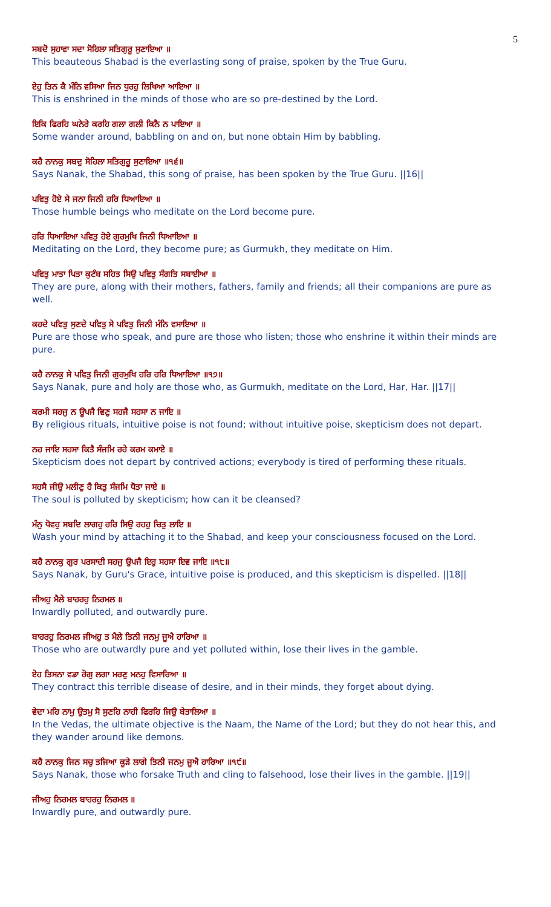5
ਸਬਦੋ ਸੁਹਾਵਾ ਸਦਾ ਸੋਹਿਲਾ ਸਤਿਗੁਰੂ ਸੁਣਾਇਆ ॥
This beauteous Shabad is the everlasting song of praise, spoken by the True Guru.
ਏਹੁ ਤਿਨ ਕੈ ਮੰਨਿ ਵਸਿਆ ਜਿਨ ਧੁਰਹੁ ਲਿਖਿਆ ਆਇਆ ॥
This is enshrined in the minds of those who are so pre-destined by the Lord.
ਇਕਿ ਫਿਰਹਿ ਘਨੇਰੇ ਕਰਹਿ ਗਲਾ ਗਲੀ ਕਿਨੈ ਨ ਪਾਇਆ ॥
Some wander around, babbling on and on, but none obtain Him by babbling.
ਕਹੈ ਨਾਨਕੁ ਸਬਦੁ ਸੋਹਿਲਾ ਸਤਿਗੁਰੂ ਸੁਣਾਇਆ ॥੧੬॥
Says Nanak, the Shabad, this song of praise, has been spoken by the True Guru. ||16||
ਪਵਿਤੁ ਹੋਏ ਸੇ ਜਨਾ ਜਿਨੀ ਹਰਿ ਧਿਆਇਆ ॥
Those humble beings who meditate on the Lord become pure.
ਹਰਿ ਧਿਆਇਆ ਪਵਿਤੁ ਹੋਏ ਗੁਰਮੁਖਿ ਜਿਨੀ ਧਿਆਇਆ ॥
Meditating on the Lord, they become pure; as Gurmukh, they meditate on Him.
ਪਵਿਤੁ ਮਾਤਾ ਪਿਤਾ ਕੁਟੰਬ ਸਹਿਤ ਸਿਉ ਪਵਿਤੁ ਸੰਗਤਿ ਸਬਾਈਆ ॥
They are pure, along with their mothers, fathers, family and friends; all their companions are pure as well.
ਕਹਦੇ ਪਵਿਤੁ ਸੁਣਦੇ ਪਵਿਤੁ ਸੇ ਪਵਿਤੁ ਜਿਨੀ ਮੰਨਿ ਵਸਾਇਆ ॥
Pure are those who speak, and pure are those who listen; those who enshrine it within their minds are pure.
ਕਹੈ ਨਾਨਕੁ ਸੇ ਪਵਿਤੁ ਜਿਨੀ ਗੁਰਮੁਖਿ ਹਰਿ ਹਰਿ ਧਿਆਇਆ ॥੧੭॥
Says Nanak, pure and holy are those who, as Gurmukh, meditate on the Lord, Har, Har. ||17||
ਕਰਮੀ ਸਹਜੁ ਨ ਊਪਜੈ ਵਿਣੁ ਸਹਜੈ ਸਹਸਾ ਨ ਜਾਇ ॥
By religious rituals, intuitive poise is not found; without intuitive poise, skepticism does not depart.
ਨਹ ਜਾਇ ਸਹਸਾ ਕਿਤੈ ਸੰਜਮਿ ਰਹੇ ਕਰਮ ਕਮਾਏ ॥
Skepticism does not depart by contrived actions; everybody is tired of performing these rituals.
ਸਹਸੈ ਜੀਉ ਮਲੀਣੁ ਹੈ ਕਿਤੁ ਸੰਜਮਿ ਧੋਤਾ ਜਾਏ ॥
The soul is polluted by skepticism; how can it be cleansed?
ਮੰਨੁ ਧੋਵਹੁ ਸਬਦਿ ਲਾਗਹੁ ਹਰਿ ਸਿਉ ਰਹਹੁ ਚਿਤੁ ਲਾਇ ॥
Wash your mind by attaching it to the Shabad, and keep your consciousness focused on the Lord.
ਕਹੈ ਨਾਨਕੁ ਗੁਰ ਪਰਸਾਦੀ ਸਹਜੁ ਉਪਜੈ ਇਹੁ ਸਹਸਾ ਇਵ ਜਾਇ ॥੧੮॥
Says Nanak, by Guru's Grace, intuitive poise is produced, and this skepticism is dispelled. ||18||
ਜੀਅਹੁ ਮੈਲੇ ਬਾਹਰਹੁ ਨਿਰਮਲ ॥
Inwardly polluted, and outwardly pure.
ਬਾਹਰਹੁ ਨਿਰਮਲ ਜੀਅਹੁ ਤ ਮੈਲੇ ਤਿਨੀ ਜਨਮੁ ਜੂਐ ਹਾਰਿਆ ॥
Those who are outwardly pure and yet polluted within, lose their lives in the gamble.
ਏਹ ਤਿਸਨਾ ਵਡਾ ਰੋਗੁ ਲਗਾ ਮਰਣੁ ਮਨਹੁ ਵਿਸਾਰਿਆ ॥
They contract this terrible disease of desire, and in their minds, they forget about dying.
ਵੇਦਾ ਮਹਿ ਨਾਮੁ ਉਤਮੁ ਸੋ ਸੁਣਹਿ ਨਾਹੀ ਫਿਰਹਿ ਜਿਉ ਬੇਤਾਲਿਆ ॥
In the Vedas, the ultimate objective is the Naam, the Name of the Lord; but they do not hear this, and they wander around like demons.
ਕਹੈ ਨਾਨਕੁ ਜਿਨ ਸਚੁ ਤਜਿਆ ਕੂੜੇ ਲਾਗੇ ਤਿਨੀ ਜਨਮੁ ਜੂਐ ਹਾਰਿਆ ॥੧੯॥
Says Nanak, those who forsake Truth and cling to falsehood, lose their lives in the gamble. ||19||
ਜੀਅਹੁ ਨਿਰਮਲ ਬਾਹਰਹੁ ਨਿਰਮਲ ॥
Inwardly pure, and outwardly pure.